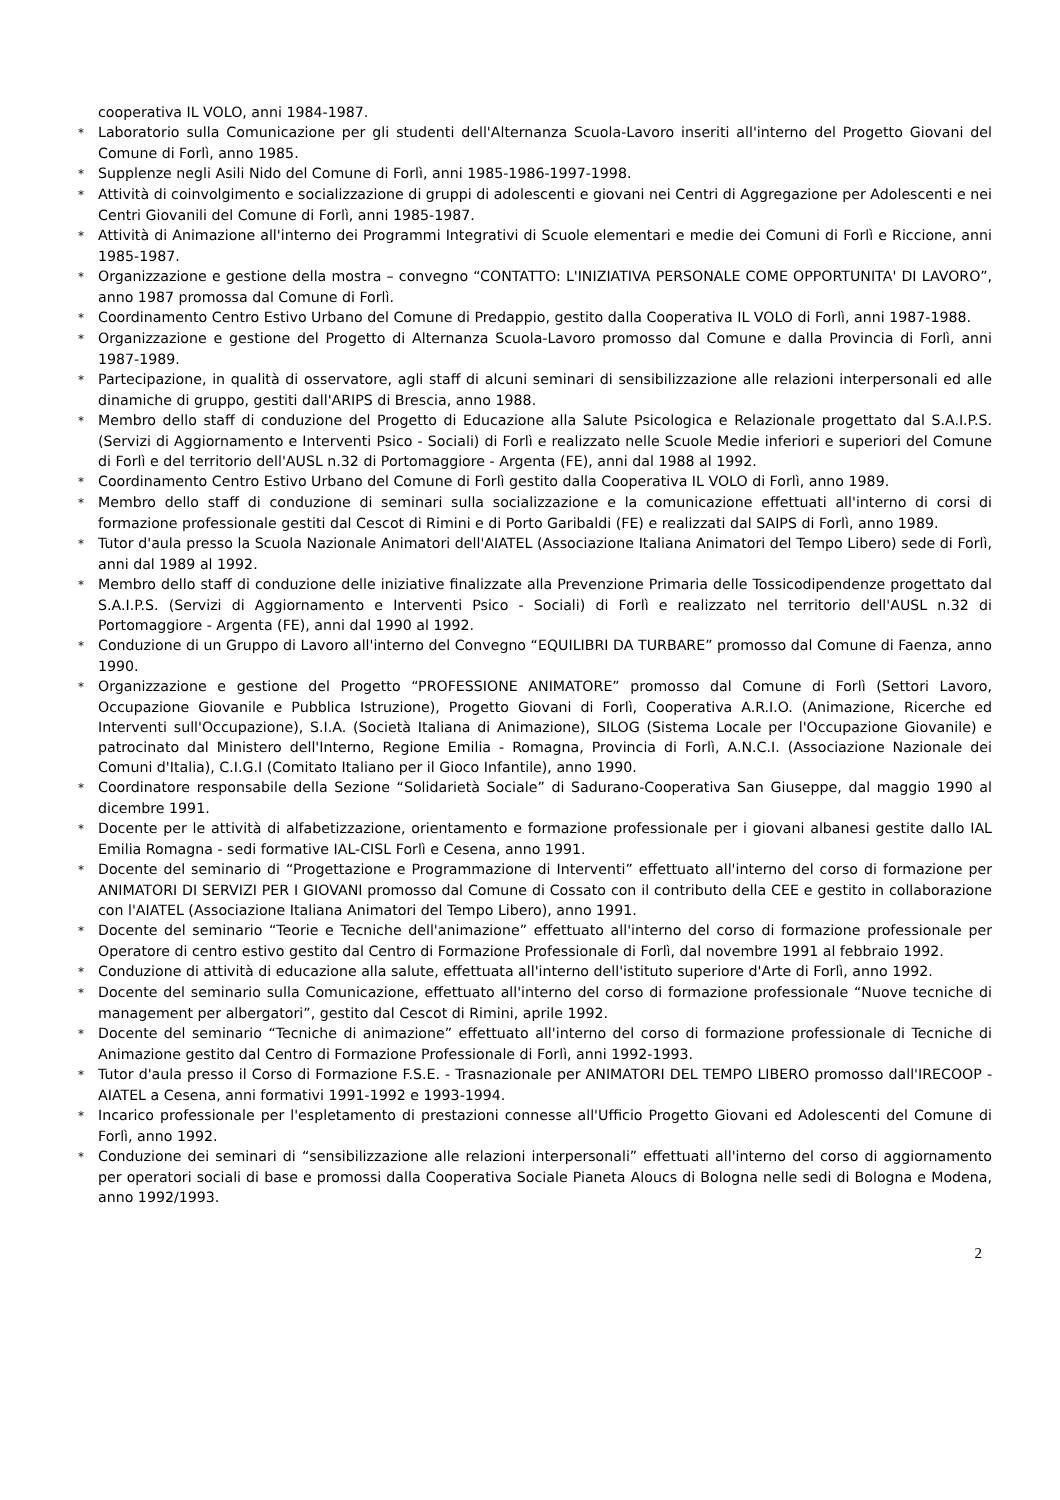cooperativa IL VOLO, anni 1984-1987.
* Laboratorio sulla Comunicazione per gli studenti dell'Alternanza Scuola-Lavoro inseriti all'interno del Progetto Giovani del Comune di Forlì, anno 1985.
* Supplenze negli Asili Nido del Comune di Forlì, anni 1985-1986-1997-1998.
* Attività di coinvolgimento e socializzazione di gruppi di adolescenti e giovani nei Centri di Aggregazione per Adolescenti e nei Centri Giovanili del Comune di Forlì, anni 1985-1987.
* Attività di Animazione all'interno dei Programmi Integrativi di Scuole elementari e medie dei Comuni di Forlì e Riccione, anni 1985-1987.
* Organizzazione e gestione della mostra – convegno “CONTATTO: L'INIZIATIVA PERSONALE COME OPPORTUNITA' DI LAVORO”, anno 1987 promossa dal Comune di Forlì.
* Coordinamento Centro Estivo Urbano del Comune di Predappio, gestito dalla Cooperativa IL VOLO di Forlì, anni 1987-1988.
* Organizzazione e gestione del Progetto di Alternanza Scuola-Lavoro promosso dal Comune e dalla Provincia di Forlì, anni 1987-1989.
* Partecipazione, in qualità di osservatore, agli staff di alcuni seminari di sensibilizzazione alle relazioni interpersonali ed alle dinamiche di gruppo, gestiti dall'ARIPS di Brescia, anno 1988.
* Membro dello staff di conduzione del Progetto di Educazione alla Salute Psicologica e Relazionale progettato dal S.A.I.P.S. (Servizi di Aggiornamento e Interventi Psico - Sociali) di Forlì e realizzato nelle Scuole Medie inferiori e superiori del Comune di Forlì e del territorio dell'AUSL n.32 di Portomaggiore - Argenta (FE), anni dal 1988 al 1992.
* Coordinamento Centro Estivo Urbano del Comune di Forlì gestito dalla Cooperativa IL VOLO di Forlì, anno 1989.
* Membro dello staff di conduzione di seminari sulla socializzazione e la comunicazione effettuati all'interno di corsi di formazione professionale gestiti dal Cescot di Rimini e di Porto Garibaldi (FE) e realizzati dal SAIPS di Forlì, anno 1989.
* Tutor d'aula presso la Scuola Nazionale Animatori dell'AIATEL (Associazione Italiana Animatori del Tempo Libero) sede di Forlì, anni dal 1989 al 1992.
* Membro dello staff di conduzione delle iniziative finalizzate alla Prevenzione Primaria delle Tossicodipendenze progettato dal S.A.I.P.S. (Servizi di Aggiornamento e Interventi Psico - Sociali) di Forlì e realizzato nel territorio dell'AUSL n.32 di Portomaggiore - Argenta (FE), anni dal 1990 al 1992.
* Conduzione di un Gruppo di Lavoro all'interno del Convegno “EQUILIBRI DA TURBARE” promosso dal Comune di Faenza, anno 1990.
* Organizzazione e gestione del Progetto “PROFESSIONE ANIMATORE” promosso dal Comune di Forlì (Settori Lavoro, Occupazione Giovanile e Pubblica Istruzione), Progetto Giovani di Forlì, Cooperativa A.R.I.O. (Animazione, Ricerche ed Interventi sull'Occupazione), S.I.A. (Società Italiana di Animazione), SILOG (Sistema Locale per l'Occupazione Giovanile) e patrocinato dal Ministero dell'Interno, Regione Emilia - Romagna, Provincia di Forlì, A.N.C.I. (Associazione Nazionale dei Comuni d'Italia), C.I.G.I (Comitato Italiano per il Gioco Infantile), anno 1990.
* Coordinatore responsabile della Sezione “Solidarietà Sociale” di Sadurano-Cooperativa San Giuseppe, dal maggio 1990 al dicembre 1991.
* Docente per le attività di alfabetizzazione, orientamento e formazione professionale per i giovani albanesi gestite dallo IAL Emilia Romagna - sedi formative IAL-CISL Forlì e Cesena, anno 1991.
* Docente del seminario di “Progettazione e Programmazione di Interventi” effettuato all'interno del corso di formazione per ANIMATORI DI SERVIZI PER I GIOVANI promosso dal Comune di Cossato con il contributo della CEE e gestito in collaborazione con l'AIATEL (Associazione Italiana Animatori del Tempo Libero), anno 1991.
* Docente del seminario “Teorie e Tecniche dell'animazione” effettuato all'interno del corso di formazione professionale per Operatore di centro estivo gestito dal Centro di Formazione Professionale di Forlì, dal novembre 1991 al febbraio 1992.
* Conduzione di attività di educazione alla salute, effettuata all'interno dell'istituto superiore d'Arte di Forlì, anno 1992.
* Docente del seminario sulla Comunicazione, effettuato all'interno del corso di formazione professionale “Nuove tecniche di management per albergatori”, gestito dal Cescot di Rimini, aprile 1992.
* Docente del seminario “Tecniche di animazione” effettuato all'interno del corso di formazione professionale di Tecniche di Animazione gestito dal Centro di Formazione Professionale di Forlì, anni 1992-1993.
* Tutor d'aula presso il Corso di Formazione F.S.E. - Trasnazionale per ANIMATORI DEL TEMPO LIBERO promosso dall'IRECOOP - AIATEL a Cesena, anni formativi 1991-1992 e 1993-1994.
* Incarico professionale per l'espletamento di prestazioni connesse all'Ufficio Progetto Giovani ed Adolescenti del Comune di Forlì, anno 1992.
* Conduzione dei seminari di “sensibilizzazione alle relazioni interpersonali” effettuati all'interno del corso di aggiornamento per operatori sociali di base e promossi dalla Cooperativa Sociale Pianeta Aloucs di Bologna nelle sedi di Bologna e Modena, anno 1992/1993.
2